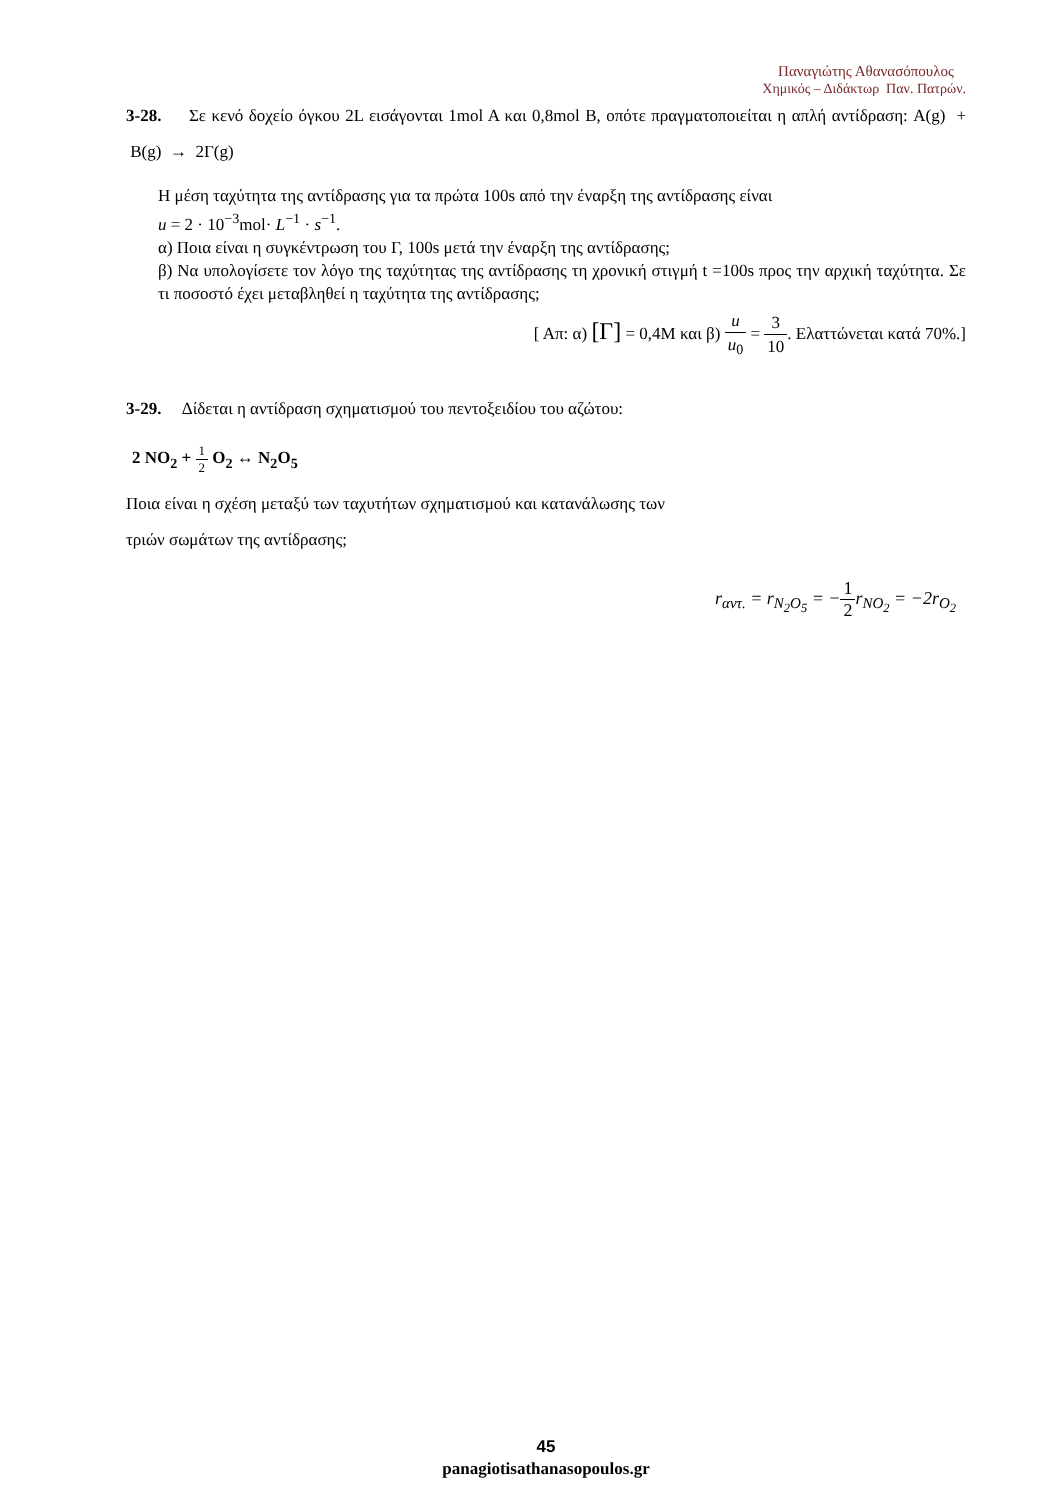Παναγιώτης Αθανασόπουλος
Χημικός – Διδάκτωρ Παν. Πατρών.
3-28. Σε κενό δοχείο όγκου 2L εισάγονται 1mol A και 0,8mol B, οπότε πραγματοποιείται η απλή αντίδραση: A(g) + B(g) → 2Γ(g)
Η μέση ταχύτητα της αντίδρασης για τα πρώτα 100s από την έναρξη της αντίδρασης είναι
u = 2 · 10<sup>−3</sup>mol· L<sup>−1</sup> · s<sup>−1</sup>.
α) Ποια είναι η συγκέντρωση του Γ, 100s μετά την έναρξη της αντίδρασης;
β) Να υπολογίσετε τον λόγο της ταχύτητας της αντίδρασης τη χρονική στιγμή t =100s προς την αρχική ταχύτητα. Σε τι ποσοστό έχει μεταβληθεί η ταχύτητα της αντίδρασης;
[ Απ: α) [Γ] = 0,4M και β) u u<sub>0</sub> = 3 10. Ελαττώνεται κατά 70%.]
3-29. Δίδεται η αντίδραση σχηματισμού του πεντοξειδίου του αζώτου:
2 NO<sub>2</sub> + 1 2 O<sub>2</sub> ↔ N<sub>2</sub>O<sub>5</sub>
Ποια είναι η σχέση μεταξύ των ταχυτήτων σχηματισμού και κατανάλωσης των
τριών σωμάτων της αντίδρασης;
r<sub>αντ.</sub> = r<sub>N<sub>2</sub>O<sub>5</sub></sub> = −1 2r<sub>NO<sub>2</sub></sub> = −2r<sub>O<sub>2</sub></sub>
45
panagiotisathanasopoulos.gr